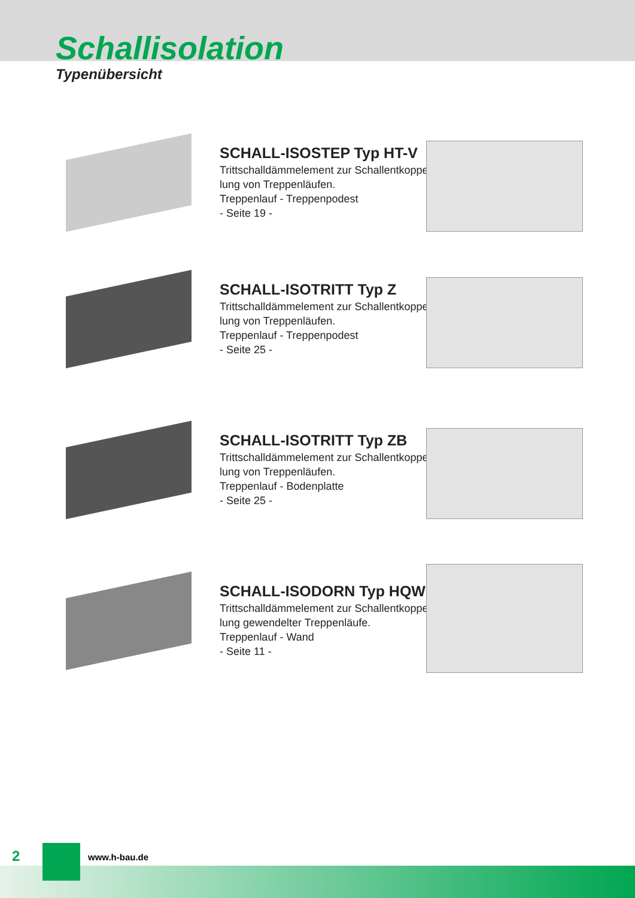Schallisolation
Typenübersicht
SCHALL-ISOSTEP Typ HT-V
Trittschalldämmelement zur Schallentkoppe-
lung von Treppenläufen.
Treppenlauf - Treppenpodest
- Seite 19 -
SCHALL-ISOTRITT Typ Z
Trittschalldämmelement zur Schallentkoppe-
lung von Treppenläufen.
Treppenlauf - Treppenpodest
- Seite 25 -
SCHALL-ISOTRITT Typ ZB
Trittschalldämmelement zur Schallentkoppe-
lung von Treppenläufen.
Treppenlauf - Bodenplatte
- Seite 25 -
SCHALL-ISODORN Typ HQW
Trittschalldämmelement zur Schallentkoppe-
lung gewendelter Treppenläufe.
Treppenlauf - Wand
- Seite 11 -
2 www.h-bau.de